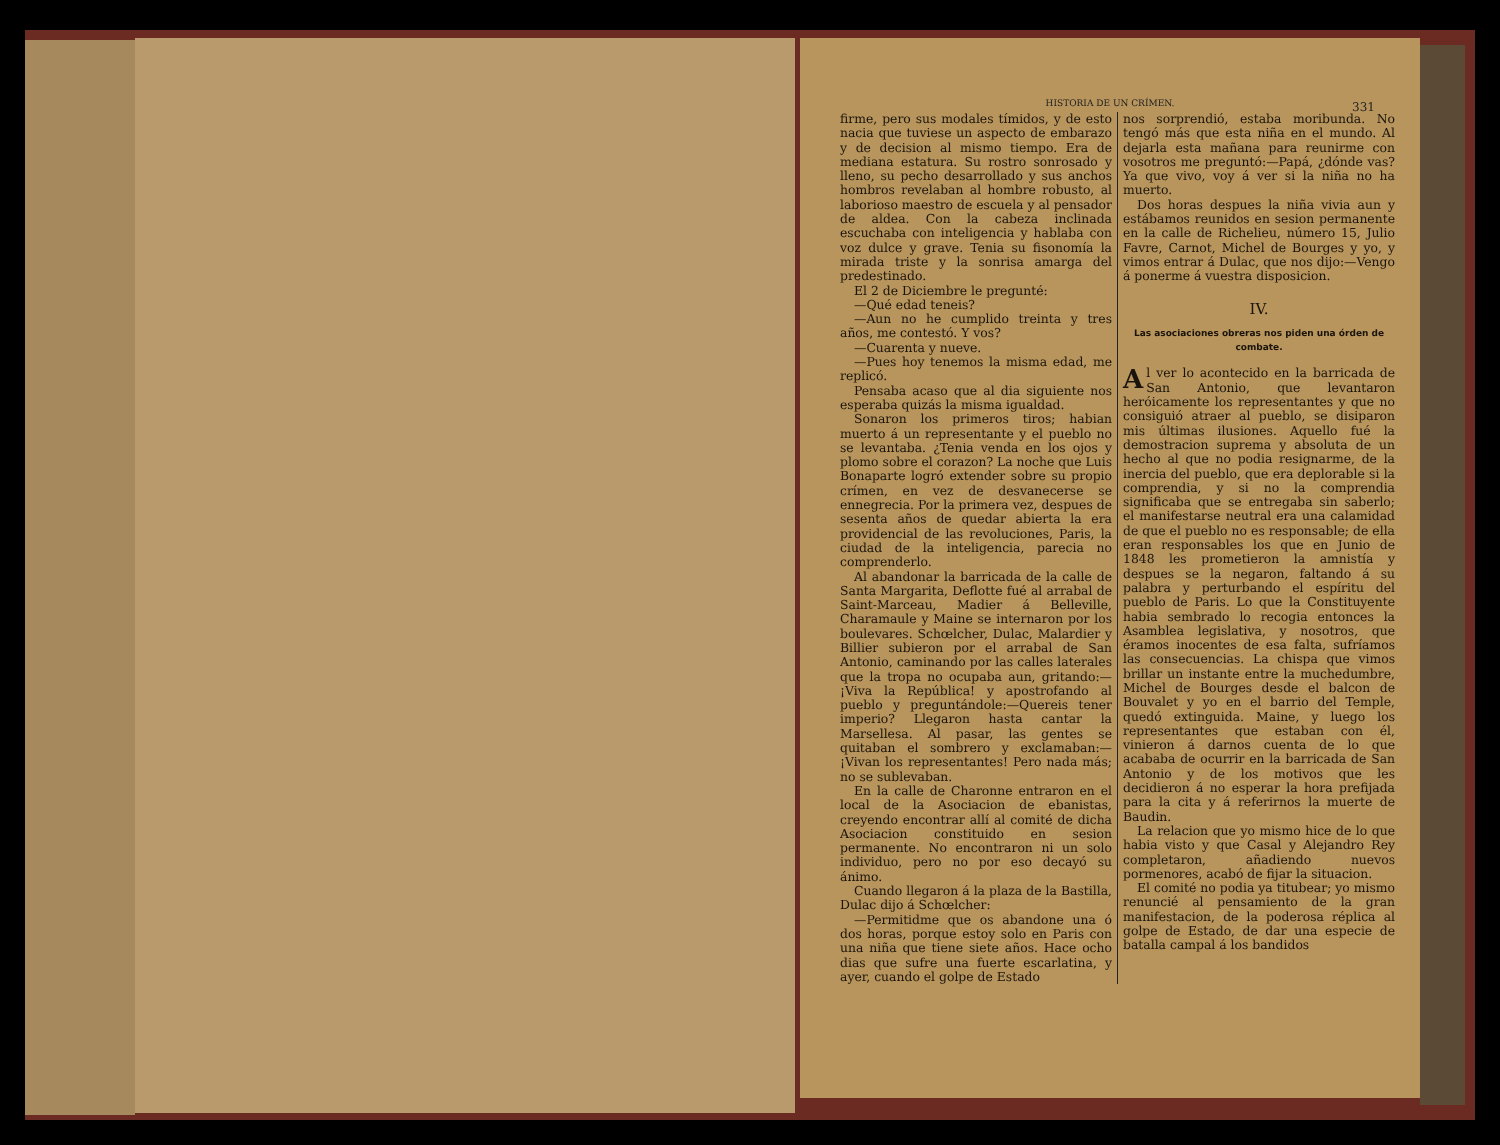HISTORIA DE UN CRÍMEN. 331
firme, pero sus modales tímidos, y de esto nacia que tuviese un aspecto de embarazo y de decision al mismo tiempo. Era de mediana estatura. Su rostro sonrosado y lleno, su pecho desarrollado y sus anchos hombros revelaban al hombre robusto, al laborioso maestro de escuela y al pensador de aldea. Con la cabeza inclinada escuchaba con inteligencia y hablaba con voz dulce y grave. Tenia su fisonomía la mirada triste y la sonrisa amarga del predestinado.
El 2 de Diciembre le pregunté:
—Qué edad teneis?
—Aun no he cumplido treinta y tres años, me contestó. Y vos?
—Cuarenta y nueve.
—Pues hoy tenemos la misma edad, me replicó.
Pensaba acaso que al dia siguiente nos esperaba quizás la misma igualdad.
Sonaron los primeros tiros; habian muerto á un representante y el pueblo no se levantaba. ¿Tenia venda en los ojos y plomo sobre el corazon? La noche que Luis Bonaparte logró extender sobre su propio crímen, en vez de desvanecerse se ennegrecia. Por la primera vez, despues de sesenta años de quedar abierta la era providencial de las revoluciones, Paris, la ciudad de la inteligencia, parecia no comprenderlo.
Al abandonar la barricada de la calle de Santa Margarita, Deflotte fué al arrabal de Saint-Marceau, Madier á Belleville, Charamaule y Maine se internaron por los boulevares. Schœlcher, Dulac, Malardier y Billier subieron por el arrabal de San Antonio, caminando por las calles laterales que la tropa no ocupaba aun, gritando:—¡Viva la República! y apostrofando al pueblo y preguntándole:—Quereis tener imperio? Llegaron hasta cantar la Marsellesa. Al pasar, las gentes se quitaban el sombrero y exclamaban:—¡Vivan los representantes! Pero nada más; no se sublevaban.
En la calle de Charonne entraron en el local de la Asociacion de ebanistas, creyendo encontrar allí al comité de dicha Asociacion constituido en sesion permanente. No encontraron ni un solo individuo, pero no por eso decayó su ánimo.
Cuando llegaron á la plaza de la Bastilla, Dulac dijo á Schœlcher:
—Permitidme que os abandone una ó dos horas, porque estoy solo en Paris con una niña que tiene siete años. Hace ocho dias que sufre una fuerte escarlatina, y ayer, cuando el golpe de Estado
nos sorprendió, estaba moribunda. No tengó más que esta niña en el mundo. Al dejarla esta mañana para reunirme con vosotros me preguntó:—Papá, ¿dónde vas? Ya que vivo, voy á ver si la niña no ha muerto.
Dos horas despues la niña vivia aun y estábamos reunidos en sesion permanente en la calle de Richelieu, número 15, Julio Favre, Carnot, Michel de Bourges y yo, y vimos entrar á Dulac, que nos dijo:—Vengo á ponerme á vuestra disposicion.
IV.
Las asociaciones obreras nos piden una órden de combate.
Al ver lo acontecido en la barricada de San Antonio, que levantaron heróicamente los representantes y que no consiguió atraer al pueblo, se disiparon mis últimas ilusiones. Aquello fué la demostracion suprema y absoluta de un hecho al que no podia resignarme, de la inercia del pueblo, que era deplorable si la comprendia, y si no la comprendia significaba que se entregaba sin saberlo; el manifestarse neutral era una calamidad de que el pueblo no es responsable; de ella eran responsables los que en Junio de 1848 les prometieron la amnistía y despues se la negaron, faltando á su palabra y perturbando el espíritu del pueblo de Paris. Lo que la Constituyente habia sembrado lo recogia entonces la Asamblea legislativa, y nosotros, que éramos inocentes de esa falta, sufríamos las consecuencias. La chispa que vimos brillar un instante entre la muchedumbre, Michel de Bourges desde el balcon de Bouvalet y yo en el barrio del Temple, quedó extinguida. Maine, y luego los representantes que estaban con él, vinieron á darnos cuenta de lo que acababa de ocurrir en la barricada de San Antonio y de los motivos que les decidieron á no esperar la hora prefijada para la cita y á referirnos la muerte de Baudin.
La relacion que yo mismo hice de lo que habia visto y que Casal y Alejandro Rey completaron, añadiendo nuevos pormenores, acabó de fijar la situacion.
El comité no podia ya titubear; yo mismo renuncié al pensamiento de la gran manifestacion, de la poderosa réplica al golpe de Estado, de dar una especie de batalla campal á los bandidos